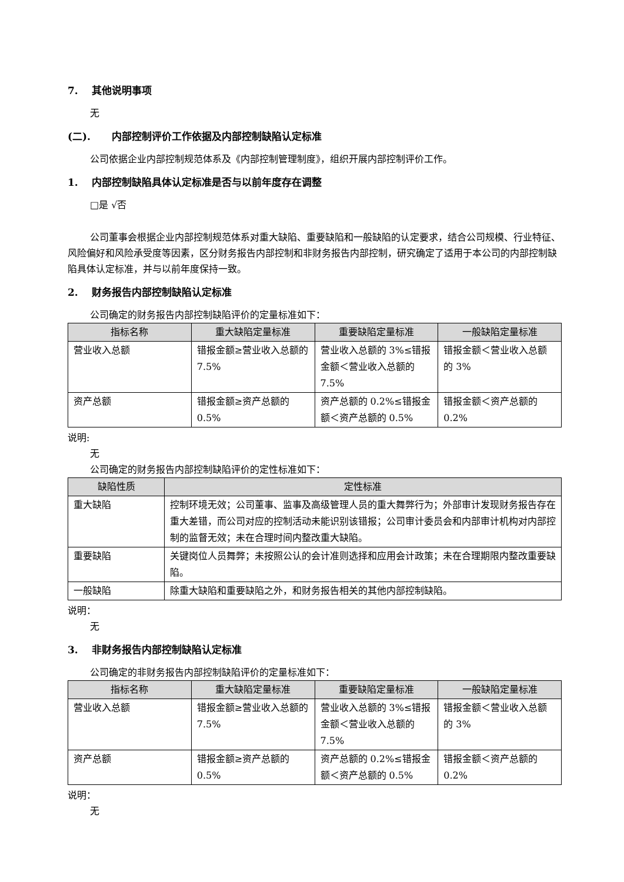7. 其他说明事项
无
(二). 内部控制评价工作依据及内部控制缺陷认定标准
公司依据企业内部控制规范体系及《内部控制管理制度》，组织开展内部控制评价工作。
1. 内部控制缺陷具体认定标准是否与以前年度存在调整
□是 √否
公司董事会根据企业内部控制规范体系对重大缺陷、重要缺陷和一般缺陷的认定要求，结合公司规模、行业特征、风险偏好和风险承受度等因素，区分财务报告内部控制和非财务报告内部控制，研究确定了适用于本公司的内部控制缺陷具体认定标准，并与以前年度保持一致。
2. 财务报告内部控制缺陷认定标准
公司确定的财务报告内部控制缺陷评价的定量标准如下：
| 指标名称 | 重大缺陷定量标准 | 重要缺陷定量标准 | 一般缺陷定量标准 |
| --- | --- | --- | --- |
| 营业收入总额 | 错报金额≥营业收入总额的 7.5% | 营业收入总额的 3%≤错报金额＜营业收入总额的 7.5% | 错报金额＜营业收入总额的 3% |
| 资产总额 | 错报金额≥资产总额的 0.5% | 资产总额的 0.2%≤错报金额＜资产总额的 0.5% | 错报金额＜资产总额的 0.2% |
说明:
无
公司确定的财务报告内部控制缺陷评价的定性标准如下：
| 缺陷性质 | 定性标准 |
| --- | --- |
| 重大缺陷 | 控制环境无效；公司董事、监事及高级管理人员的重大舞弊行为；外部审计发现财务报告存在重大差错，而公司对应的控制活动未能识别该错报；公司审计委员会和内部审计机构对内部控制的监督无效；未在合理时间内整改重大缺陷。 |
| 重要缺陷 | 关键岗位人员舞弊；未按照公认的会计准则选择和应用会计政策；未在合理期限内整改重要缺陷。 |
| 一般缺陷 | 除重大缺陷和重要缺陷之外，和财务报告相关的其他内部控制缺陷。 |
说明：
无
3. 非财务报告内部控制缺陷认定标准
公司确定的非财务报告内部控制缺陷评价的定量标准如下：
| 指标名称 | 重大缺陷定量标准 | 重要缺陷定量标准 | 一般缺陷定量标准 |
| --- | --- | --- | --- |
| 营业收入总额 | 错报金额≥营业收入总额的 7.5% | 营业收入总额的 3%≤错报金额＜营业收入总额的 7.5% | 错报金额＜营业收入总额的 3% |
| 资产总额 | 错报金额≥资产总额的 0.5% | 资产总额的 0.2%≤错报金额＜资产总额的 0.5% | 错报金额＜资产总额的 0.2% |
说明：
无